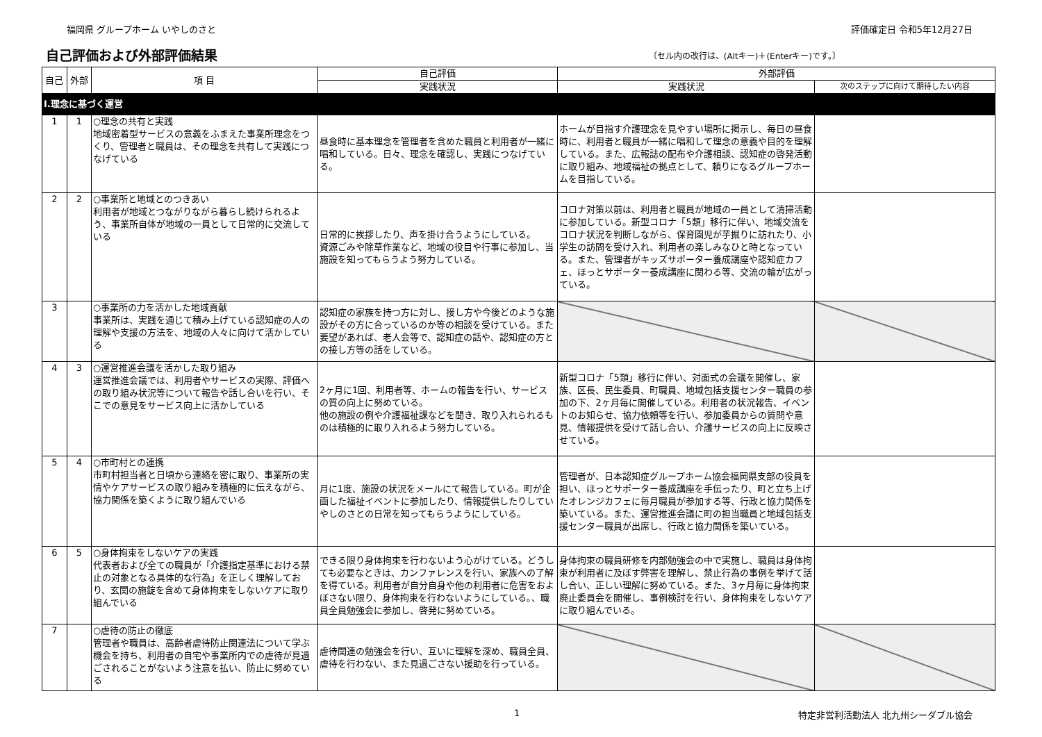福岡県 グループホーム いやしのさと 評価確定日 令和5年12月27日
自己評価および外部評価結果
〔セル内の改行は、(Altキー)＋(Enterキー)です。〕
| 自己 | 外部 | 項 目 | 自己評価 | 外部評価 | |
| --- | --- | --- | --- | --- | --- |
| | | | 実践状況 | 実践状況 | 次のステップに向けて期待したい内容 |
| Ⅰ.理念に基づく運営 | | | | | |
| 1 | 1 | ○理念の共有と実践 地域密着型サービスの意義をふまえた事業所理念をつくり、管理者と職員は、その理念を共有して実践につなげている | 昼食時に基本理念を管理者を含めた職員と利用者が一緒に唱和している。日々、理念を確認し、実践につなげている。 | ホームが目指す介護理念を見やすい場所に掲示し、毎日の昼食時に、利用者と職員が一緒に唱和して理念の意義や目的を理解している。また、広報誌の配布や介護相談、認知症の啓発活動に取り組み、地域福祉の拠点として、頼りになるグループホームを目指している。 | |
| 2 | 2 | ○事業所と地域とのつきあい 利用者が地域とつながりながら暮らし続けられるよう、事業所自体が地域の一員として日常的に交流している | 日常的に挨拶したり、声を掛け合うようにしている。 資源ごみや除草作業など、地域の役目や行事に参加し、当施設を知ってもらうよう努力している。 | コロナ対策以前は、利用者と職員が地域の一員として清掃活動に参加している。新型コロナ「5類」移行に伴い、地域交流をコロナ状況を判断しながら、保育園児が芋掘りに訪れたり、小学生の訪問を受け入れ、利用者の楽しみなひと時となっている。また、管理者がキッズサポーター養成講座や認知症カフェ、ほっとサポーター養成講座に関わる等、交流の輪が広がっている。 | |
| 3 | | ○事業所の力を活かした地域貢献 事業所は、実践を通じて積み上げている認知症の人の理解や支援の方法を、地域の人々に向けて活かしている | 認知症の家族を持つ方に対し、接し方や今後どのような施設がその方に合っているのか等の相談を受けている。また要望があれば、老人会等で、認知症の話や、認知症の方との接し方等の話をしている。 | | |
| 4 | 3 | ○運営推進会議を活かした取り組み 運営推進会議では、利用者やサービスの実際、評価への取り組み状況等について報告や話し合いを行い、そこでの意見をサービス向上に活かしている | 2ヶ月に1回、利用者等、ホームの報告を行い、サービスの質の向上に努めている。 他の施設の例や介護福祉課などを聞き、取り入れられるものは積極的に取り入れるよう努力している。 | 新型コロナ「5類」移行に伴い、対面式の会議を開催し、家族、区長、民生委員、町職員、地域包括支援センター職員の参加の下、2ヶ月毎に開催している。利用者の状況報告、イベントのお知らせ、協力依頼等を行い、参加委員からの質問や意見、情報提供を受けて話し合い、介護サービスの向上に反映させている。 | |
| 5 | 4 | ○市町村との連携 市町村担当者と日頃から連絡を密に取り、事業所の実情やケアサービスの取り組みを積極的に伝えながら、協力関係を築くように取り組んでいる | 月に1度、施設の状況をメールにて報告している。町が企画した福祉イベントに参加したり、情報提供したりしていやしのさとの日常を知ってもらうようにしている。 | 管理者が、日本認知症グループホーム協会福岡県支部の役員を担い、ほっとサポーター養成講座を手伝ったり、町と立ち上げたオレンジカフェに毎月職員が参加する等、行政と協力関係を築いている。また、運営推進会議に町の担当職員と地域包括支援センター職員が出席し、行政と協力関係を築いている。 | |
| 6 | 5 | ○身体拘束をしないケアの実践 代表者および全ての職員が「介護指定基準における禁止の対象となる具体的な行為」を正しく理解しており、玄関の施錠を含めて身体拘束をしないケアに取り組んでいる | できる限り身体拘束を行わないよう心がけている。どうしても必要なときは、カンファレンスを行い、家族への了解を得ている。利用者が自分自身や他の利用者に危害をおよぼさない限り、身体拘束を行わないようにしている。、職員全員勉強会に参加し、啓発に努めている。 | 身体拘束の職員研修を内部勉強会の中で実施し、職員は身体拘束が利用者に及ぼす弊害を理解し、禁止行為の事例を挙げて話し合い、正しい理解に努めている。また、3ヶ月毎に身体拘束廃止委員会を開催し、事例検討を行い、身体拘束をしないケアに取り組んでいる。 | |
| 7 | | ○虐待の防止の徹底 管理者や職員は、高齢者虐待防止関連法について学ぶ機会を持ち、利用者の自宅や事業所内での虐待が見過ごされることがないよう注意を払い、防止に努めている | 虐待関連の勉強会を行い、互いに理解を深め、職員全員、虐待を行わない、また見過ごさない援助を行っている。 | | |
1 特定非営利活動法人 北九州シーダブル協会